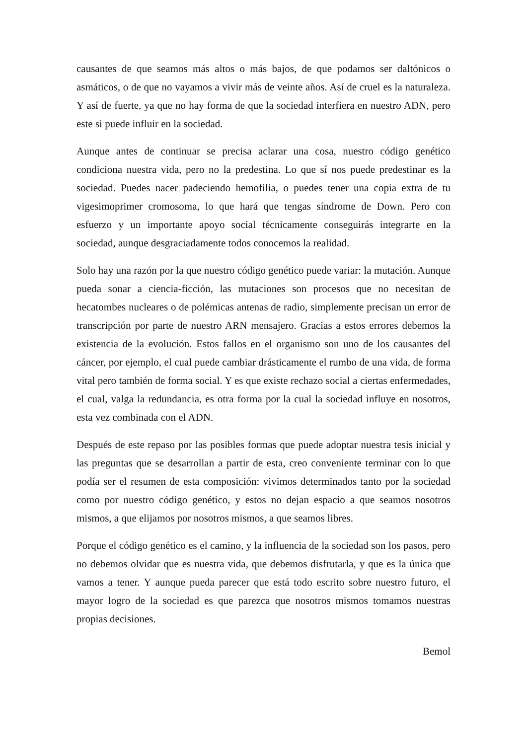causantes de que seamos más altos o más bajos, de que podamos ser daltónicos o asmáticos, o de que no vayamos a vivir más de veinte años. Así de cruel es la naturaleza. Y así de fuerte, ya que no hay forma de que la sociedad interfiera en nuestro ADN, pero este si puede influir en la sociedad.
Aunque antes de continuar se precisa aclarar una cosa, nuestro código genético condiciona nuestra vida, pero no la predestina. Lo que sí nos puede predestinar es la sociedad. Puedes nacer padeciendo hemofilia, o puedes tener una copia extra de tu vigesimoprimer cromosoma, lo que hará que tengas síndrome de Down. Pero con esfuerzo y un importante apoyo social técnicamente conseguirás integrarte en la sociedad, aunque desgraciadamente todos conocemos la realidad.
Solo hay una razón por la que nuestro código genético puede variar: la mutación. Aunque pueda sonar a ciencia-ficción, las mutaciones son procesos que no necesitan de hecatombes nucleares o de polémicas antenas de radio, simplemente precisan un error de transcripción por parte de nuestro ARN mensajero. Gracias a estos errores debemos la existencia de la evolución. Estos fallos en el organismo son uno de los causantes del cáncer, por ejemplo, el cual puede cambiar drásticamente el rumbo de una vida, de forma vital pero también de forma social. Y es que existe rechazo social a ciertas enfermedades, el cual, valga la redundancia, es otra forma por la cual la sociedad influye en nosotros, esta vez combinada con el ADN.
Después de este repaso por las posibles formas que puede adoptar nuestra tesis inicial y las preguntas que se desarrollan a partir de esta, creo conveniente terminar con lo que podía ser el resumen de esta composición: vivimos determinados tanto por la sociedad como por nuestro código genético, y estos no dejan espacio a que seamos nosotros mismos, a que elijamos por nosotros mismos, a que seamos libres.
Porque el código genético es el camino, y la influencia de la sociedad son los pasos, pero no debemos olvidar que es nuestra vida, que debemos disfrutarla, y que es la única que vamos a tener. Y aunque pueda parecer que está todo escrito sobre nuestro futuro, el mayor logro de la sociedad es que parezca que nosotros mismos tomamos nuestras propias decisiones.
Bemol